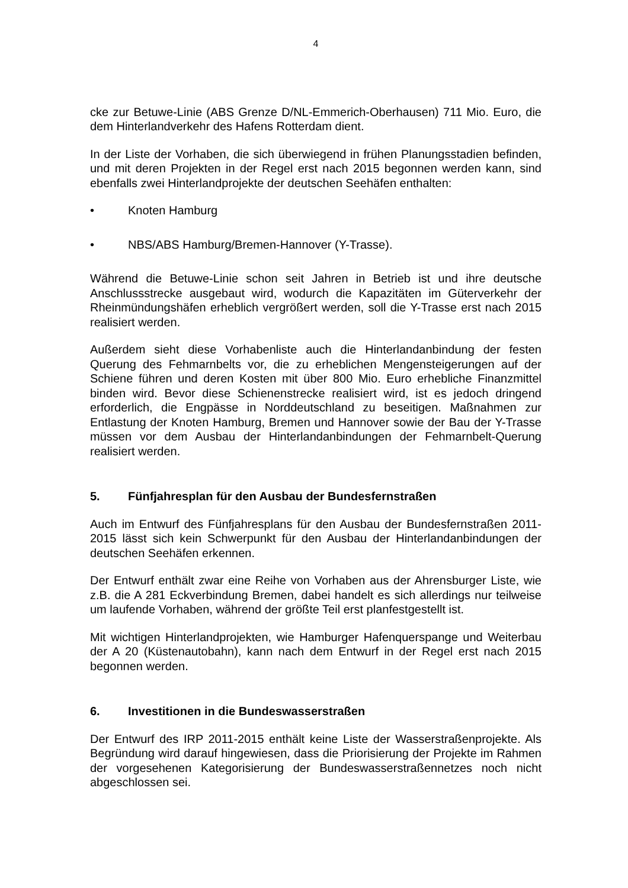4
cke zur Betuwe-Linie (ABS Grenze D/NL-Emmerich-Oberhausen) 711 Mio. Euro, die dem Hinterlandverkehr des Hafens Rotterdam dient.
In der Liste der Vorhaben, die sich überwiegend in frühen Planungsstadien befinden, und mit deren Projekten in der Regel erst nach 2015 begonnen werden kann, sind ebenfalls zwei Hinterlandprojekte der deutschen Seehäfen enthalten:
• Knoten Hamburg
• NBS/ABS Hamburg/Bremen-Hannover (Y-Trasse).
Während die Betuwe-Linie schon seit Jahren in Betrieb ist und ihre deutsche Anschlussstrecke ausgebaut wird, wodurch die Kapazitäten im Güterverkehr der Rheinmündungshäfen erheblich vergrößert werden, soll die Y-Trasse erst nach 2015 realisiert werden.
Außerdem sieht diese Vorhabenliste auch die Hinterlandanbindung der festen Querung des Fehmarnbelts vor, die zu erheblichen Mengensteigerungen auf der Schiene führen und deren Kosten mit über 800 Mio. Euro erhebliche Finanzmittel binden wird. Bevor diese Schienenstrecke realisiert wird, ist es jedoch dringend erforderlich, die Engpässe in Norddeutschland zu beseitigen. Maßnahmen zur Entlastung der Knoten Hamburg, Bremen und Hannover sowie der Bau der Y-Trasse müssen vor dem Ausbau der Hinterlandanbindungen der Fehmarnbelt-Querung realisiert werden.
5. Fünfjahresplan für den Ausbau der Bundesfernstraßen
Auch im Entwurf des Fünfjahresplans für den Ausbau der Bundesfernstraßen 2011-2015 lässt sich kein Schwerpunkt für den Ausbau der Hinterlandanbindungen der deutschen Seehäfen erkennen.
Der Entwurf enthält zwar eine Reihe von Vorhaben aus der Ahrensburger Liste, wie z.B. die A 281 Eckverbindung Bremen, dabei handelt es sich allerdings nur teilweise um laufende Vorhaben, während der größte Teil erst planfestgestellt ist.
Mit wichtigen Hinterlandprojekten, wie Hamburger Hafenquerspange und Weiterbau der A 20 (Küstenautobahn), kann nach dem Entwurf in der Regel erst nach 2015 begonnen werden.
6. Investitionen in die Bundeswasserstraßen
Der Entwurf des IRP 2011-2015 enthält keine Liste der Wasserstraßenprojekte. Als Begründung wird darauf hingewiesen, dass die Priorisierung der Projekte im Rahmen der vorgesehenen Kategorisierung der Bundeswasserstraßennetzes noch nicht abgeschlossen sei.